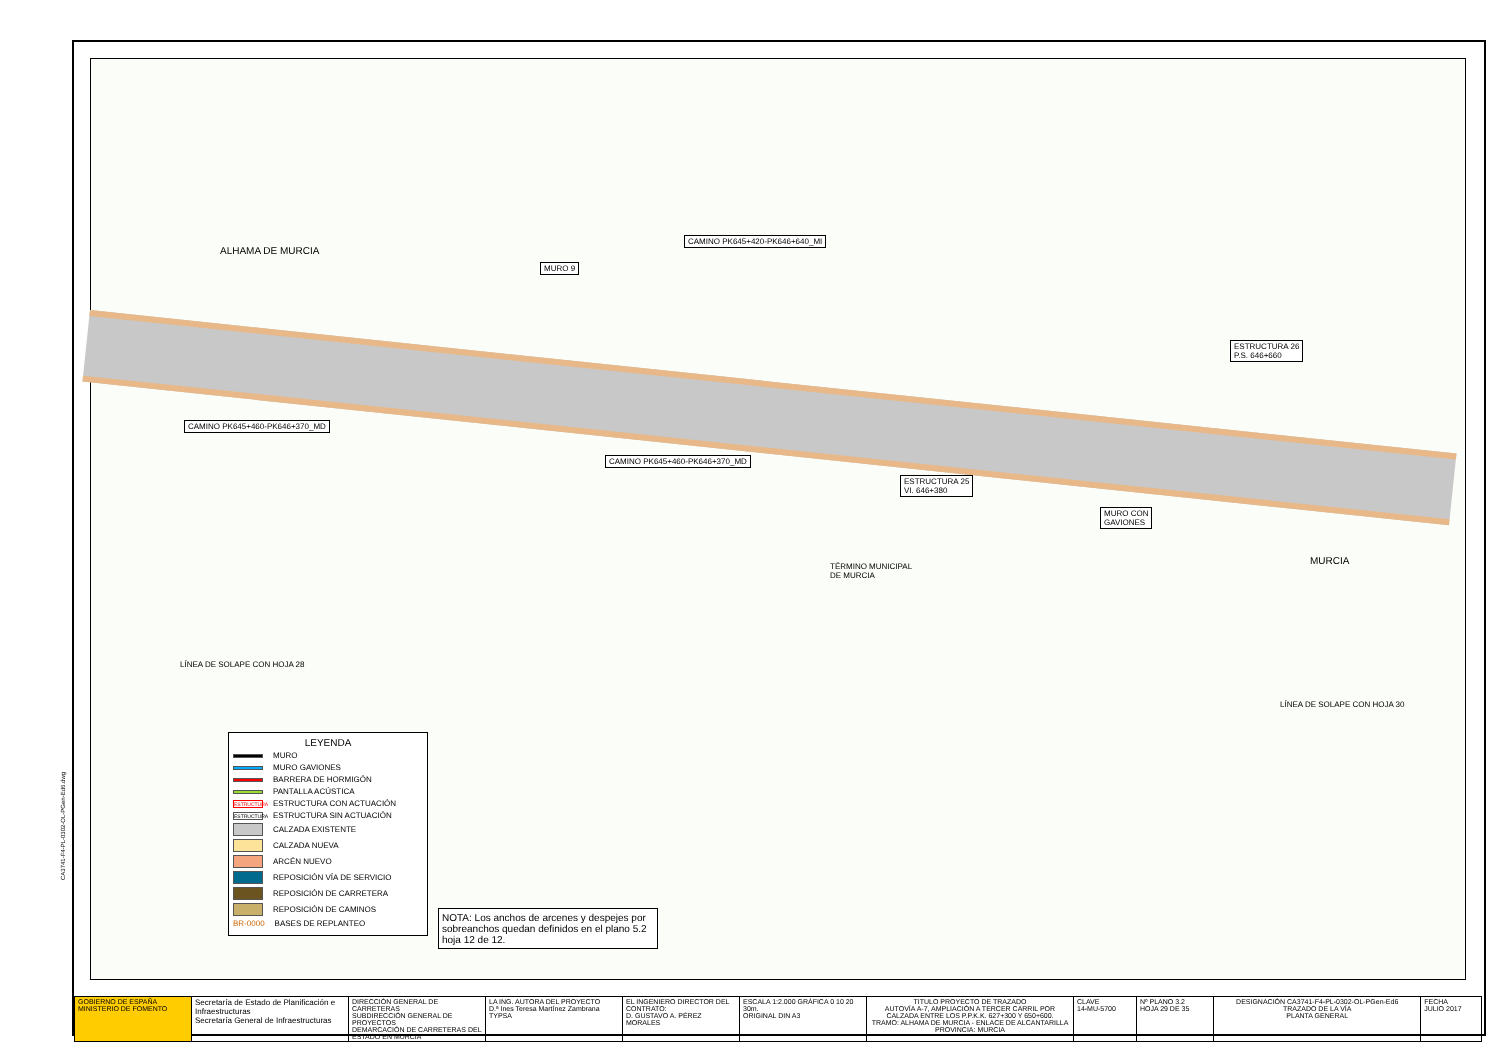ALHAMA DE MURCIA
MURO 9
CAMINO PK645+420-PK646+640_MI
ESTRUCTURA 26
P.S. 646+660
CAMINO PK645+460-PK646+370_MD
CAMINO PK645+460-PK646+370_MD
ESTRUCTURA 25
VI. 646+380
MURO CON
GAVIONES
MURCIA
TÉRMINO MUNICIPAL
DE MURCIA
LÍNEA DE SOLAPE CON HOJA 28
LÍNEA DE SOLAPE CON HOJA 30
LEYENDA
MURO
MURO GAVIONES
BARRERA DE HORMIGÓN
PANTALLA ACÚSTICA
ESTRUCTURA ESTRUCTURA CON ACTUACIÓN
ESTRUCTURA ESTRUCTURA SIN ACTUACIÓN
CALZADA EXISTENTE
CALZADA NUEVA
ARCÉN NUEVO
REPOSICIÓN VÍA DE SERVICIO
REPOSICIÓN DE CARRETERA
REPOSICIÓN DE CAMINOS
BR-0000 BASES DE REPLANTEO
NOTA: Los anchos de arcenes y despejes por sobreanchos quedan definidos en el plano 5.2 hoja 12 de 12.
CA3741-F4-PL-0302-OL-PGen-Ed6.dwg
| GOBIERNO DE ESPAÑA MINISTERIO DE FOMENTO | Secretaría de Estado de Planificación e Infraestructuras Secretaría General de Infraestructuras | DIRECCIÓN GENERAL DE CARRETERAS SUBDIRECCIÓN GENERAL DE PROYECTOS DEMARCACIÓN DE CARRETERAS DEL ESTADO EN MURCIA | LA ING. AUTORA DEL PROYECTO D.ª Ines Teresa Martínez Zambrana TYPSA | EL INGENIERO DIRECTOR DEL CONTRATO: D. GUSTAVO A. PÉREZ MORALES | ESCALA 1:2.000 GRÁFICA 0 10 20 30m. ORIGINAL DIN A3 | TITULO PROYECTO DE TRAZADO AUTOVÍA A-7, AMPLIACIÓN A TERCER CARRIL POR CALZADA ENTRE LOS P.P.K.K. 627+300 Y 650+600. TRAMO: ALHAMA DE MURCIA - ENLACE DE ALCANTARILLA PROVINCIA: MURCIA | CLAVE 14-MU-5700 | Nº PLANO 3.2 HOJA 29 DE 35 | DESIGNACIÓN CA3741-F4-PL-0302-OL-PGen-Ed6 TRAZADO DE LA VÍA PLANTA GENERAL | FECHA JULIO 2017 |